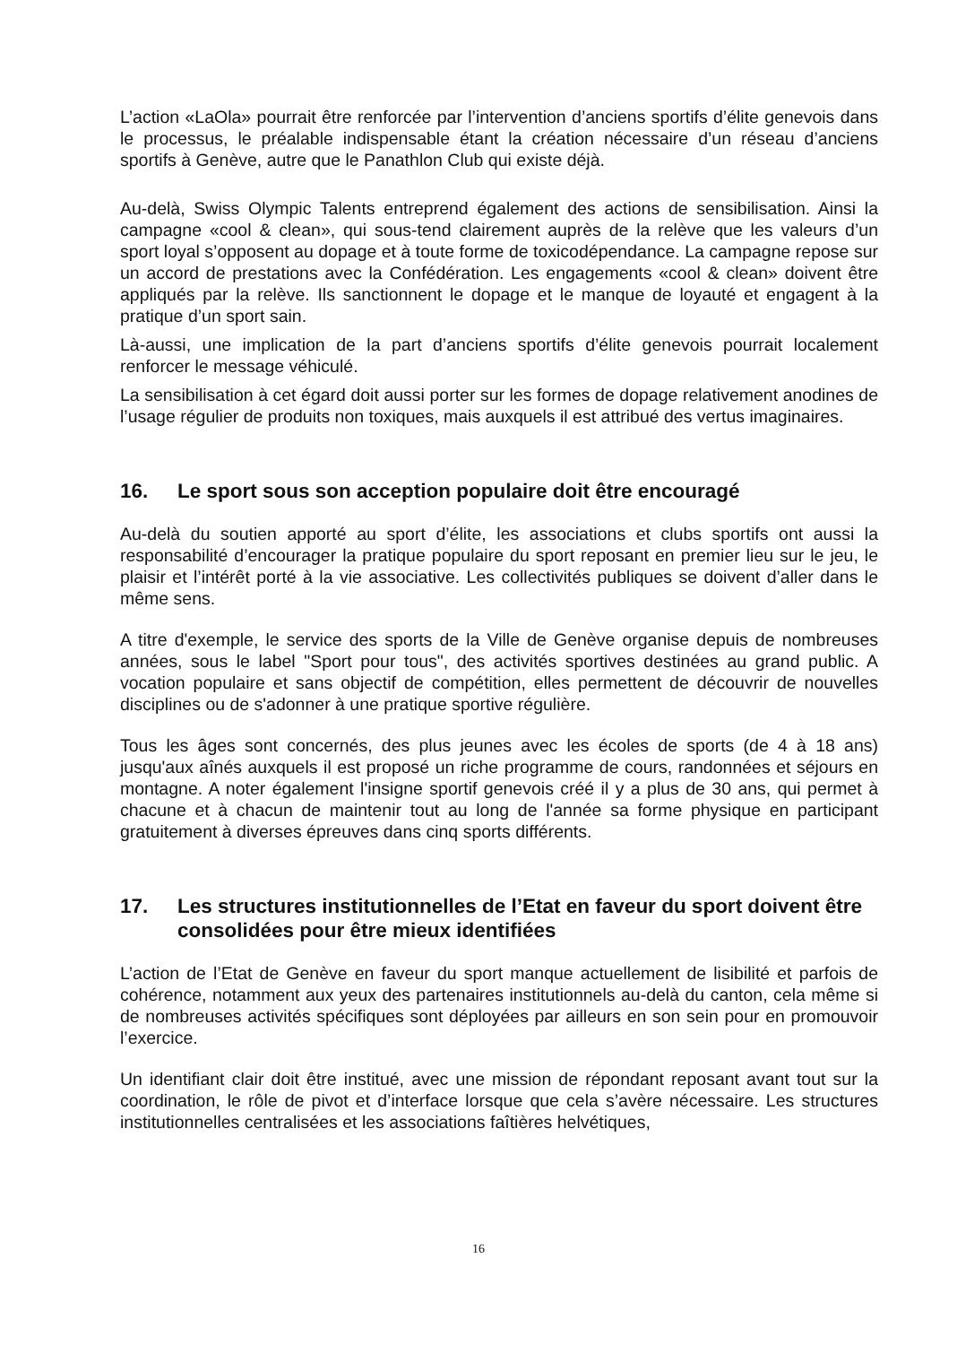L’action «LaOla» pourrait être renforcée par l’intervention d’anciens sportifs d’élite genevois dans le processus, le préalable indispensable étant la création nécessaire d’un réseau d’anciens sportifs à Genève, autre que le Panathlon Club qui existe déjà.
Au-delà, Swiss Olympic Talents entreprend également des actions de sensibilisation. Ainsi la campagne «cool & clean», qui sous-tend clairement auprès de la relève que les valeurs d’un sport loyal s’opposent au dopage et à toute forme de toxicodépendance. La campagne repose sur un accord de prestations avec la Confédération. Les engagements «cool & clean» doivent être appliqués par la relève. Ils sanctionnent le dopage et le manque de loyauté et engagent à la pratique d’un sport sain.
Là-aussi, une implication de la part d’anciens sportifs d’élite genevois pourrait localement renforcer le message véhiculé.
La sensibilisation à cet égard doit aussi porter sur les formes de dopage relativement anodines de l’usage régulier de produits non toxiques, mais auxquels il est attribué des vertus imaginaires.
16. Le sport sous son acception populaire doit être encouragé
Au-delà du soutien apporté au sport d’élite, les associations et clubs sportifs ont aussi la responsabilité d’encourager la pratique populaire du sport reposant en premier lieu sur le jeu, le plaisir et l’intérêt porté à la vie associative. Les collectivités publiques se doivent d’aller dans le même sens.
A titre d'exemple, le service des sports de la Ville de Genève organise depuis de nombreuses années, sous le label "Sport pour tous", des activités sportives destinées au grand public. A vocation populaire et sans objectif de compétition, elles permettent de découvrir de nouvelles disciplines ou de s'adonner à une pratique sportive régulière.
Tous les âges sont concernés, des plus jeunes avec les écoles de sports (de 4 à 18 ans) jusqu'aux aînés auxquels il est proposé un riche programme de cours, randonnées et séjours en montagne. A noter également l'insigne sportif genevois créé il y a plus de 30 ans, qui permet à chacune et à chacun de maintenir tout au long de l'année sa forme physique en participant gratuitement à diverses épreuves dans cinq sports différents.
17. Les structures institutionnelles de l’Etat en faveur du sport doivent être consolidées pour être mieux identifiées
L’action de l’Etat de Genève en faveur du sport manque actuellement de lisibilité et parfois de cohérence, notamment aux yeux des partenaires institutionnels au-delà du canton, cela même si de nombreuses activités spécifiques sont déployées par ailleurs en son sein pour en promouvoir l’exercice.
Un identifiant clair doit être institué, avec une mission de répondant reposant avant tout sur la coordination, le rôle de pivot et d’interface lorsque que cela s’avère nécessaire. Les structures institutionnelles centralisées et les associations faîtières helvétiques,
16